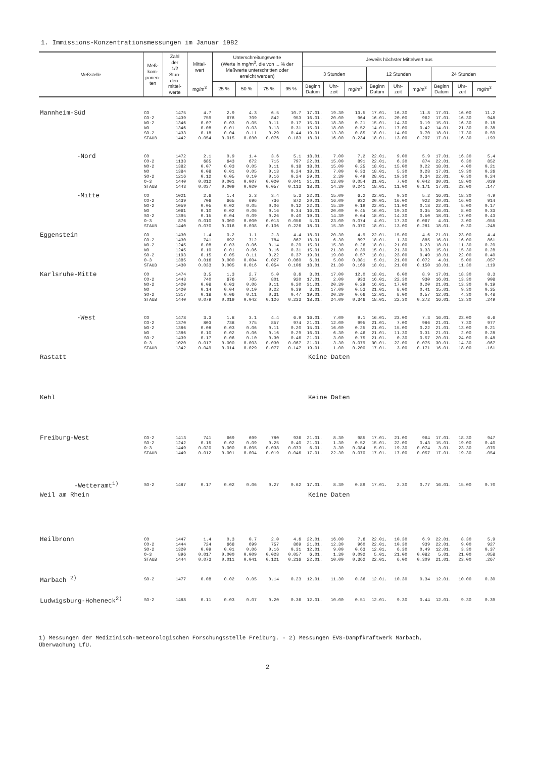1. Immissions-Konzentrationsmessungen im Januar 1982
| Meßstelle | Meß- kom- ponen- ten | Zahl der 1/2 Stun- den- mittel- werte | Mittel- wert | Unterschreitungswerte (Werte in mg/m<sup>3</sup>, die von ... % der Meßwerte unterschritten oder erreicht werden) | | | | Jeweils höchster Mittelwert aus | | | | | | | | | |
| --- | --- | --- | --- | --- | --- | --- | --- | --- | --- | --- | --- | --- | --- | --- | --- | --- | --- |
| | | | | | | | | 3 Stunden | | | 12 Stunden | | | 24 Stunden | | | |
| | | | mg/m<sup>3</sup> | 25 % | 50 % | 75 % | 95 % | Beginn Datum | Uhr- zeit | mg/m<sup>3</sup> | Beginn Datum | Uhr- zeit | mg/m<sup>3</sup> | Beginn Datum | Uhr- zeit | mg/m<sup>3</sup> | |
| Mannheim-Süd | CO | 1475 | 4.7 | 2.9 | 4.3 | 6.5 | 10.7 | 17.01. | 19.30 | 13.5 | 17.01. | 16.30 | 11.8 | 17.01. | 16.00 | 11.2 | |
| | CO-2 | 1439 | 759 | 678 | 709 | 842 | 953 | 16.01. | 20.00 | 964 | 16.01. | 20.00 | 962 | 17.01. | 16.30 | 948 | |
| | NO-2 | 1346 | 0.07 | 0.03 | 0.05 | 0.11 | 0.17 | 15.01. | 18.30 | 0.21 | 15.01. | 14.30 | 0.19 | 15.01. | 16.30 | 0.18 | |
| | NO | 1346 | 0.08 | 0.01 | 0.03 | 0.13 | 0.31 | 15.01. | 18.00 | 0.52 | 14.01. | 17.00 | 0.42 | 14.01. | 21.30 | 0.38 | |
| | SO-2 | 1433 | 0.18 | 0.04 | 0.11 | 0.29 | 0.44 | 19.01. | 13.30 | 0.85 | 18.01. | 14.00 | 0.70 | 18.01. | 17.30 | 0.59 | |
| | STAUB | 1442 | 0.054 | 0.015 | 0.030 | 0.076 | 0.183 | 18.01. | 16.00 | 0.234 | 18.01. | 13.00 | 0.207 | 17.01. | 16.30 | .193 | |
| -Nord | CO | 1472 | 2.1 | 0.9 | 1.4 | 3.6 | 5.1 | 18.01. | 7.00 | 7.2 | 22.01. | 9.00 | 5.9 | 17.01. | 16.30 | 5.4 | |
| | CO-2 | 1133 | 685 | 643 | 672 | 715 | 797 | 22.01. | 15.00 | 891 | 22.01. | 6.30 | 874 | 22.01. | 6.30 | 852 | |
| | NO-2 | 1382 | 0.07 | 0.03 | 0.05 | 0.11 | 0.18 | 18.01. | 15.00 | 0.25 | 18.01. | 15.00 | 0.22 | 18.01. | 4.00 | 0.21 | |
| | NO | 1384 | 0.08 | 0.01 | 0.05 | 0.13 | 0.24 | 18.01. | 7.00 | 0.33 | 18.01. | 5.30 | 0.28 | 17.01. | 19.30 | 0.26 | |
| | SO-2 | 1216 | 0.12 | 0.05 | 0.10 | 0.16 | 0.24 | 29.01. | 2.30 | 0.49 | 28.01. | 19.30 | 0.34 | 22.01. | 0.30 | 0.24 | |
| | O-3 | 1440 | 0.012 | 0.001 | 0.007 | 0.020 | 0.041 | 31.01. | 13.00 | 0.054 | 31.01. | 7.00 | 0.042 | 30.01. | 18.00 | .039 | |
| | STAUB | 1443 | 0.037 | 0.009 | 0.020 | 0.057 | 0.113 | 18.01. | 14.30 | 0.241 | 18.01. | 11.00 | 0.171 | 17.01. | 23.00 | .147 | |
| -Mitte | CO | 1021 | 2.6 | 1.4 | 2.3 | 3.4 | 5.3 | 22.01. | 15.00 | 6.2 | 22.01. | 9.30 | 5.2 | 16.01. | 18.30 | 4.9 | |
| | CO-2 | 1439 | 706 | 665 | 696 | 736 | 872 | 20.01. | 16.00 | 932 | 20.01. | 16.00 | 922 | 20.01. | 16.00 | 914 | |
| | NO-2 | 1059 | 0.05 | 0.02 | 0.05 | 0.06 | 0.12 | 22.01. | 15.30 | 0.19 | 22.01. | 11.00 | 0.18 | 22.01. | 5.00 | 0.17 | |
| | NO | 1061 | 0.10 | 0.02 | 0.06 | 0.16 | 0.34 | 16.01. | 20.00 | 0.45 | 16.01. | 19.30 | 0.35 | 16.01. | 8.00 | 0.33 | |
| | SO-2 | 1395 | 0.15 | 0.04 | 0.09 | 0.26 | 0.40 | 19.01. | 14.30 | 0.64 | 18.01. | 14.30 | 0.50 | 18.01. | 17.00 | 0.43 | |
| | O-3 | 876 | 0.010 | 0.000 | 0.000 | 0.013 | 0.056 | 5.01. | 23.00 | 0.074 | 4.01. | 17.30 | 0.067 | 4.01. | 3.00 | .055 | |
| | STAUB | 1440 | 0.070 | 0.016 | 0.038 | 0.106 | 0.226 | 18.01. | 15.30 | 0.370 | 18.01. | 13.00 | 0.281 | 18.01. | 0.30 | .248 | |
| Eggenstein | CO | 1430 | 1.4 | 0.2 | 1.1 | 2.3 | 4.4 | 18.01. | 20.30 | 4.9 | 22.01. | 15.00 | 4.6 | 21.01. | 23.00 | 4.4 | |
| | CO-2 | 1430 | 741 | 692 | 712 | 784 | 867 | 18.01. | 6.30 | 897 | 18.01. | 1.30 | 885 | 16.01. | 16.00 | 861 | |
| | NO-2 | 1245 | 0.08 | 0.03 | 0.06 | 0.14 | 0.20 | 15.01. | 15.30 | 0.26 | 18.01. | 21.00 | 0.23 | 18.01. | 11.30 | 0.20 | |
| | NO | 1245 | 0.10 | 0.01 | 0.06 | 0.16 | 0.31 | 15.01. | 21.30 | 0.39 | 15.01. | 21.30 | 0.33 | 15.01. | 15.30 | 0.28 | |
| | SO-2 | 1193 | 0.15 | 0.05 | 0.11 | 0.22 | 0.37 | 19.01. | 19.00 | 0.57 | 18.01. | 23.00 | 0.49 | 18.01. | 22.00 | 0.40 | |
| | O-3 | 1385 | 0.016 | 0.000 | 0.004 | 0.027 | 0.060 | 6.01. | 5.00 | 0.081 | 5.01. | 21.00 | 0.072 | 4.01. | 5.00 | .057 | |
| | STAUB | 1430 | 0.033 | 0.005 | 0.016 | 0.054 | 0.106 | 18.01. | 21.30 | 0.169 | 18.01. | 21.00 | 0.150 | 18.01. | 11.30 | .119 | |
| Karlsruhe-Mitte | CO | 1474 | 3.5 | 1.3 | 2.7 | 5.0 | 8.6 | 3.01. | 17.00 | 12.0 | 18.01. | 6.00 | 8.9 | 17.01. | 18.30 | 8.3 | |
| | CO-2 | 1443 | 740 | 676 | 705 | 801 | 920 | 17.01. | 2.00 | 933 | 16.01. | 22.30 | 930 | 16.01. | 13.30 | 908 | |
| | NO-2 | 1420 | 0.08 | 0.03 | 0.06 | 0.11 | 0.20 | 31.01. | 20.30 | 0.29 | 16.01. | 17.00 | 0.20 | 21.01. | 13.30 | 0.19 | |
| | NO | 1420 | 0.14 | 0.04 | 0.10 | 0.22 | 0.39 | 3.01. | 17.00 | 0.53 | 21.01. | 8.00 | 0.41 | 15.01. | 9.30 | 0.35 | |
| | SO-2 | 1317 | 0.18 | 0.06 | 0.11 | 0.31 | 0.47 | 19.01. | 20.30 | 0.66 | 12.01. | 8.00 | 0.57 | 12.01. | 4.30 | 0.48 | |
| | STAUB | 1440 | 0.079 | 0.019 | 0.042 | 0.126 | 0.233 | 18.01. | 24.00 | 0.346 | 18.01. | 22.30 | 0.272 | 16.01. | 13.30 | .249 | |
| -West | CO | 1478 | 3.3 | 1.8 | 3.1 | 4.4 | 6.9 | 16.01. | 7.00 | 9.1 | 16.01. | 23.00 | 7.3 | 16.01. | 23.00 | 6.6 | |
| | CO-2 | 1370 | 803 | 738 | 775 | 857 | 974 | 21.01. | 12.00 | 995 | 21.01. | 7.00 | 986 | 21.01. | 7.30 | 977 | |
| | NO-2 | 1386 | 0.08 | 0.03 | 0.06 | 0.11 | 0.20 | 15.01. | 16.00 | 0.25 | 21.01. | 15.00 | 0.22 | 21.01. | 13.00 | 0.21 | |
| | NO | 1386 | 0.10 | 0.02 | 0.06 | 0.16 | 0.29 | 16.01. | 6.30 | 0.46 | 21.01. | 11.30 | 0.31 | 21.01. | 2.00 | 0.28 | |
| | SO-2 | 1439 | 0.17 | 0.06 | 0.10 | 0.30 | 0.46 | 21.01. | 3.00 | 0.75 | 21.01. | 0.30 | 0.57 | 20.01. | 24.00 | 0.48 | |
| | O-3 | 1020 | 0.017 | 0.000 | 0.003 | 0.030 | 0.067 | 31.01. | 3.30 | 0.079 | 30.01. | 22.00 | 0.075 | 30.01. | 14.30 | .067 | |
| | STAUB | 1342 | 0.049 | 0.014 | 0.029 | 0.077 | 0.147 | 19.01. | 1.00 | 0.200 | 17.01. | 3.00 | 0.171 | 16.01. | 18.00 | .161 | |
| Rastatt | | | | | | | | Keine Daten | | | | | | | | | |
| Kehl | | | | | | | | Keine Daten | | | | | | | | | |
| Freiburg-West | CO-2 | 1413 | 741 | 669 | 699 | 780 | 936 | 21.01. | 8.30 | 985 | 17.01. | 21.00 | 964 | 17.01. | 18.30 | 947 | |
| | SO-2 | 1242 | 0.15 | 0.02 | 0.09 | 0.25 | 0.40 | 21.01. | 1.30 | 0.52 | 15.01. | 22.00 | 0.43 | 15.01. | 19.00 | 0.40 | |
| | O-3 | 1449 | 0.020 | 0.000 | 0.005 | 0.038 | 0.073 | 6.01. | 3.30 | 0.084 | 5.01. | 19.30 | 0.074 | 3.01. | 23.30 | .070 | |
| | STAUB | 1449 | 0.012 | 0.001 | 0.004 | 0.019 | 0.046 | 17.01. | 22.30 | 0.070 | 17.01. | 17.00 | 0.057 | 17.01. | 19.30 | .054 | |
| -Wetteramt<sup>1)</sup> | SO-2 | 1487 | 0.17 | 0.02 | 0.06 | 0.27 | 0.62 | 17.01. | 8.30 | 0.89 | 17.01. | 2.30 | 0.77 | 16.01. | 15.00 | 0.70 | |
| Weil am Rhein | | | | | | | | Keine Daten | | | | | | | | | |
| Heilbronn | CO | 1447 | 1.4 | 0.3 | 0.7 | 2.0 | 4.6 | 22.01. | 16.00 | 7.6 | 22.01. | 10.30 | 6.9 | 22.01. | 8.30 | 5.9 | |
| | CO-2 | 1444 | 724 | 668 | 699 | 757 | 869 | 21.01. | 12.30 | 960 | 22.01. | 10.30 | 939 | 22.01. | 9.00 | 927 | |
| | SO-2 | 1320 | 0.09 | 0.01 | 0.06 | 0.16 | 0.31 | 12.01. | 9.00 | 0.63 | 12.01. | 6.30 | 0.49 | 12.01. | 3.30 | 0.37 | |
| | O-3 | 896 | 0.017 | 0.000 | 0.009 | 0.028 | 0.057 | 6.01. | 1.30 | 0.092 | 5.01. | 21.00 | 0.082 | 5.01. | 21.00 | .058 | |
| | STAUB | 1444 | 0.073 | 0.011 | 0.041 | 0.121 | 0.216 | 22.01. | 10.00 | 0.362 | 22.01. | 6.00 | 0.309 | 21.01. | 23.00 | .267 | |
| Marbach <sup>2)</sup> | SO-2 | 1477 | 0.08 | 0.02 | 0.05 | 0.14 | 0.23 | 12.01. | 11.30 | 0.36 | 12.01. | 10.30 | 0.34 | 12.01. | 10.00 | 0.30 | |
| Ludwigsburg-Hoheneck<sup>2)</sup> | SO-2 | 1488 | 0.11 | 0.03 | 0.07 | 0.20 | 0.36 | 12.01. | 10.00 | 0.51 | 12.01. | 9.30 | 0.44 | 12.01. | 9.30 | 0.39 | |
1) Messungen der Medizinisch-meteorologischen Forschungsstelle Freiburg. - 2) Messungen EVS-Dampfkraftwerk Marbach,
Überwachung LfU.
2